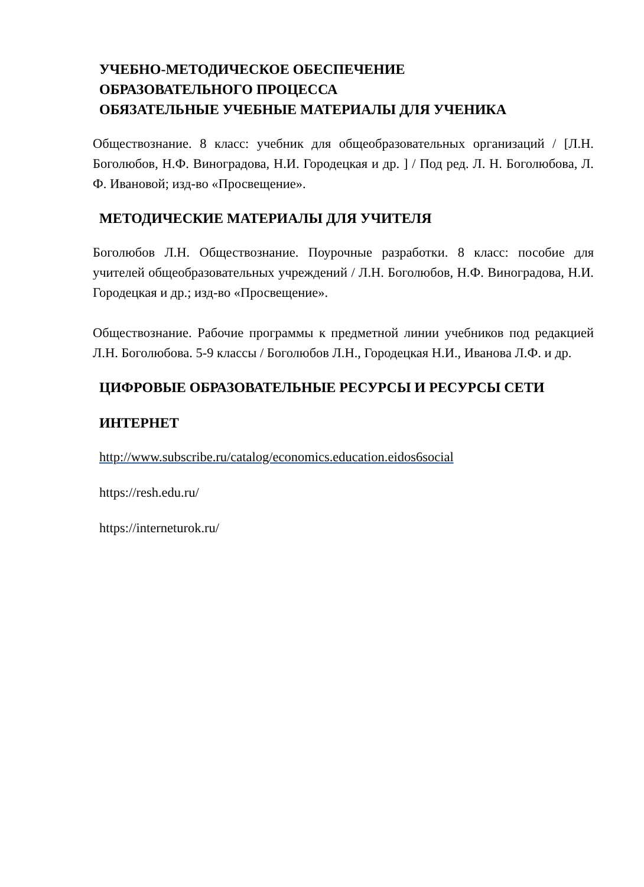УЧЕБНО-МЕТОДИЧЕСКОЕ ОБЕСПЕЧЕНИЕ
ОБРАЗОВАТЕЛЬНОГО ПРОЦЕССА
ОБЯЗАТЕЛЬНЫЕ УЧЕБНЫЕ МАТЕРИАЛЫ ДЛЯ УЧЕНИКА
Обществознание. 8 класс: учебник для общеобразовательных организаций / [Л.Н. Боголюбов, Н.Ф. Виноградова, Н.И. Городецкая и др. ] / Под ред. Л. Н. Боголюбова, Л. Ф. Ивановой; изд-во «Просвещение».
МЕТОДИЧЕСКИЕ МАТЕРИАЛЫ ДЛЯ УЧИТЕЛЯ
Боголюбов Л.Н. Обществознание. Поурочные разработки. 8 класс: пособие для учителей общеобразовательных учреждений / Л.Н. Боголюбов, Н.Ф. Виноградова, Н.И. Городецкая и др.; изд-во «Просвещение».
Обществознание. Рабочие программы к предметной линии учебников под редакцией Л.Н. Боголюбова. 5-9 классы / Боголюбов Л.Н., Городецкая Н.И., Иванова Л.Ф. и др.
ЦИФРОВЫЕ ОБРАЗОВАТЕЛЬНЫЕ РЕСУРСЫ И РЕСУРСЫ СЕТИ
ИНТЕРНЕТ
http://www.subscribe.ru/catalog/economics.education.eidos6social
https://resh.edu.ru/
https://interneturok.ru/